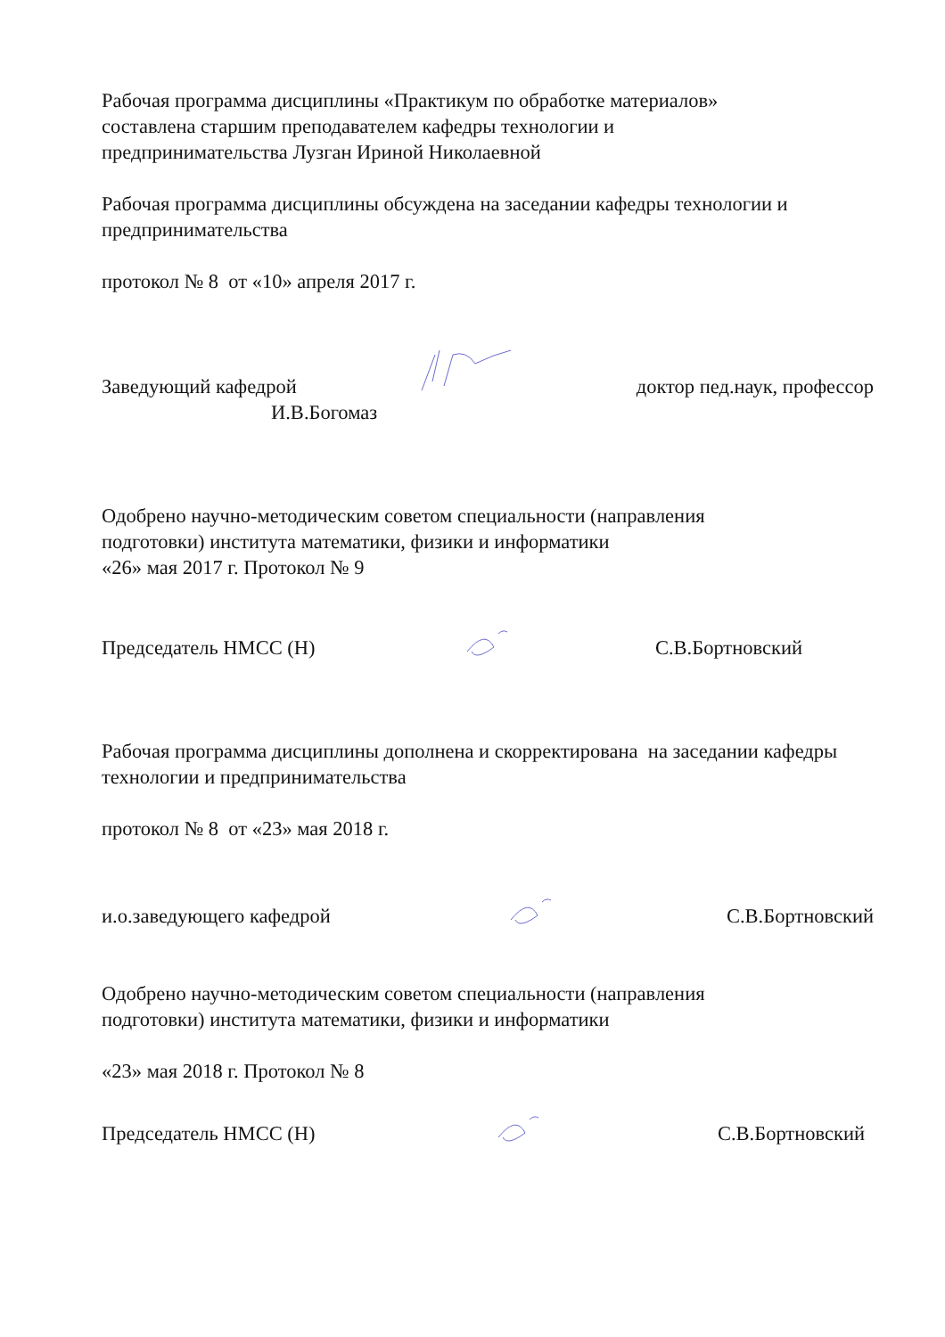Рабочая программа дисциплины «Практикум по обработке материалов»
составлена старшим преподавателем кафедры технологии и
предпринимательства Лузган Ириной Николаевной
Рабочая программа дисциплины обсуждена на заседании кафедры технологии и предпринимательства
протокол № 8 от «10» апреля 2017 г.
Заведующий кафедрой доктор пед.наук, профессор
И.В.Богомаз
Одобрено научно-методическим советом специальности (направления
подготовки) института математики, физики и информатики
«26» мая 2017 г. Протокол № 9
Председатель НМСС (Н) С.В.Бортновский
Рабочая программа дисциплины дополнена и скорректирована на заседании кафедры технологии и предпринимательства
протокол № 8 от «23» мая 2018 г.
и.о.заведующего кафедрой С.В.Бортновский
Одобрено научно-методическим советом специальности (направления
подготовки) института математики, физики и информатики
«23» мая 2018 г. Протокол № 8
Председатель НМСС (Н) С.В.Бортновский